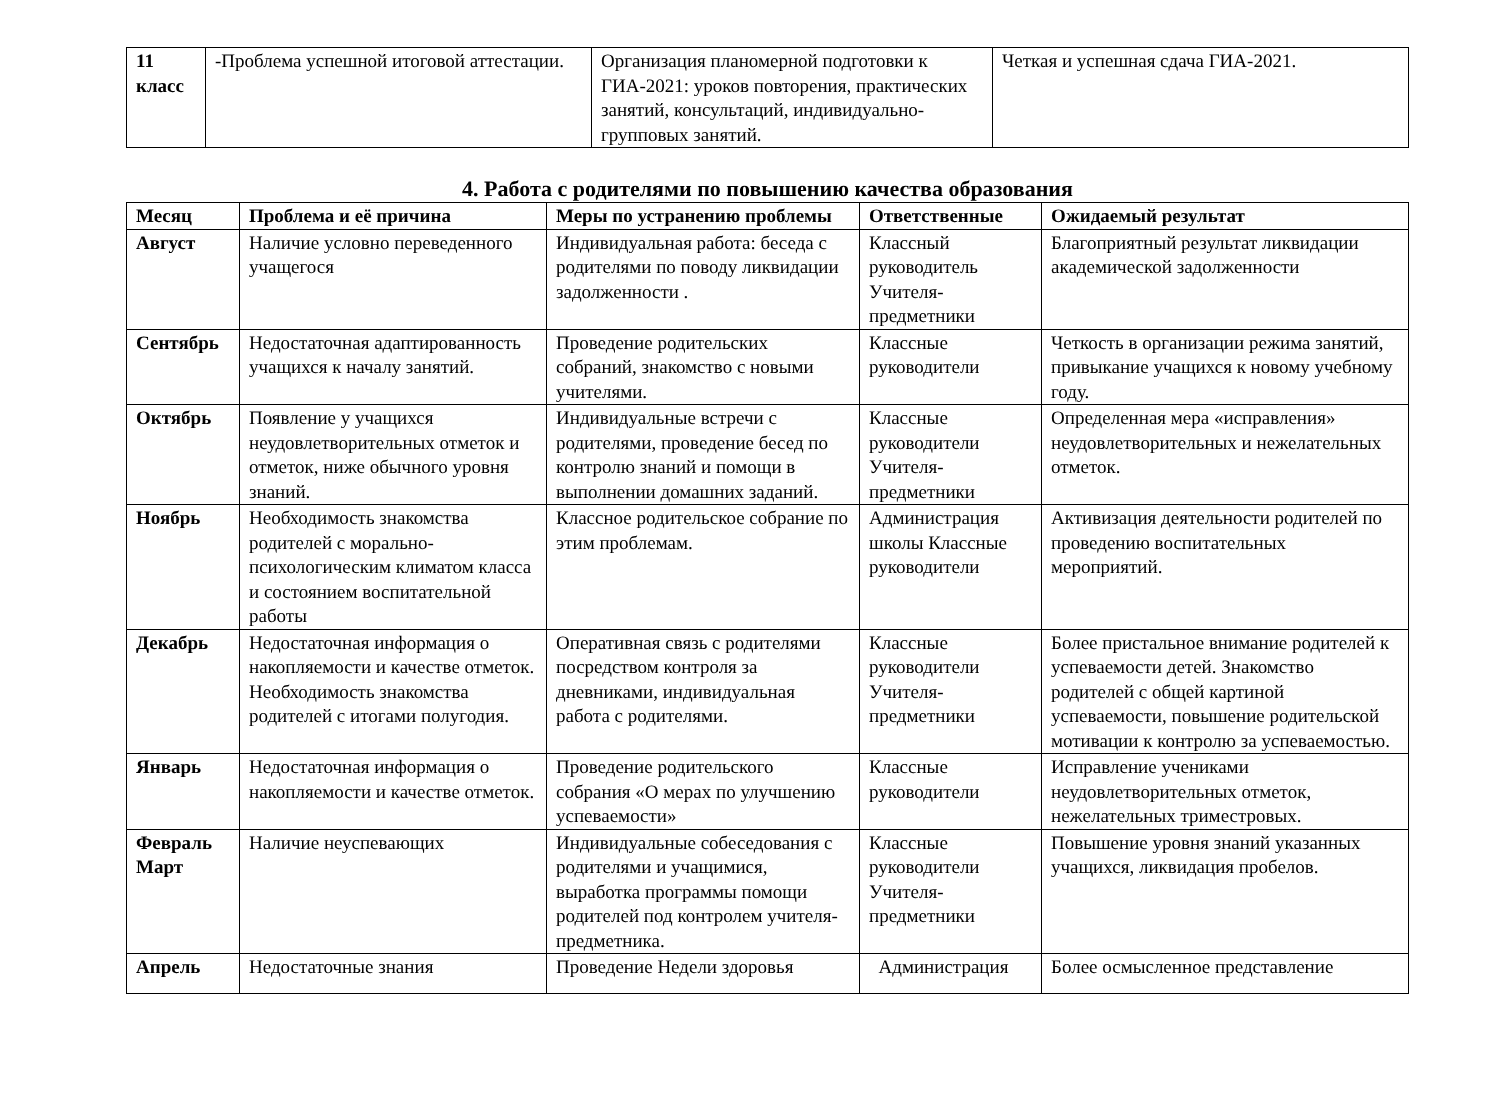| 11 класс | -Проблема успешной итоговой аттестации. | Организация планомерной подготовки к ГИА-2021: уроков повторения, практических занятий, консультаций, индивидуально-групповых занятий. | Четкая и успешная сдача ГИА-2021. |
4. Работа с родителями по повышению качества образования
| Месяц | Проблема и её причина | Меры по устранению проблемы | Ответственные | Ожидаемый результат |
| --- | --- | --- | --- | --- |
| Август | Наличие условно переведенного учащегося | Индивидуальная работа: беседа с родителями по поводу ликвидации задолженности . | Классный руководитель Учителя-предметники | Благоприятный результат ликвидации академической задолженности |
| Сентябрь | Недостаточная адаптированность учащихся к началу занятий. | Проведение родительских собраний, знакомство с новыми учителями. | Классные руководители | Четкость в организации режима занятий, привыкание учащихся к новому учебному году. |
| Октябрь | Появление у учащихся неудовлетворительных отметок и отметок, ниже обычного уровня знаний. | Индивидуальные встречи с родителями, проведение бесед по контролю знаний и помощи в выполнении домашних заданий. | Классные руководители Учителя-предметники | Определенная мера «исправления» неудовлетворительных и нежелательных отметок. |
| Ноябрь | Необходимость знакомства родителей с морально-психологическим климатом класса и состоянием воспитательной работы | Классное родительское собрание по этим проблемам. | Администрация школы Классные руководители | Активизация деятельности родителей по проведению воспитательных мероприятий. |
| Декабрь | Недостаточная информация о накопляемости и качестве отметок. Необходимость знакомства родителей с итогами полугодия. | Оперативная связь с родителями посредством контроля за дневниками, индивидуальная работа с родителями. | Классные руководители Учителя-предметники | Более пристальное внимание родителей к успеваемости детей. Знакомство родителей с общей картиной успеваемости, повышение родительской мотивации к контролю за успеваемостью. |
| Январь | Недостаточная информация о накопляемости и качестве отметок. | Проведение родительского собрания «О мерах по улучшению успеваемости» | Классные руководители | Исправление учениками неудовлетворительных отметок, нежелательных триместровых. |
| Февраль Март | Наличие неуспевающих | Индивидуальные собеседования с родителями и учащимися, выработка программы помощи родителей под контролем учителя-предметника. | Классные руководители Учителя-предметники | Повышение уровня знаний указанных учащихся, ликвидация пробелов. |
| Апрель | Недостаточные знания | Проведение Недели здоровья | Администрация | Более осмысленное представление |